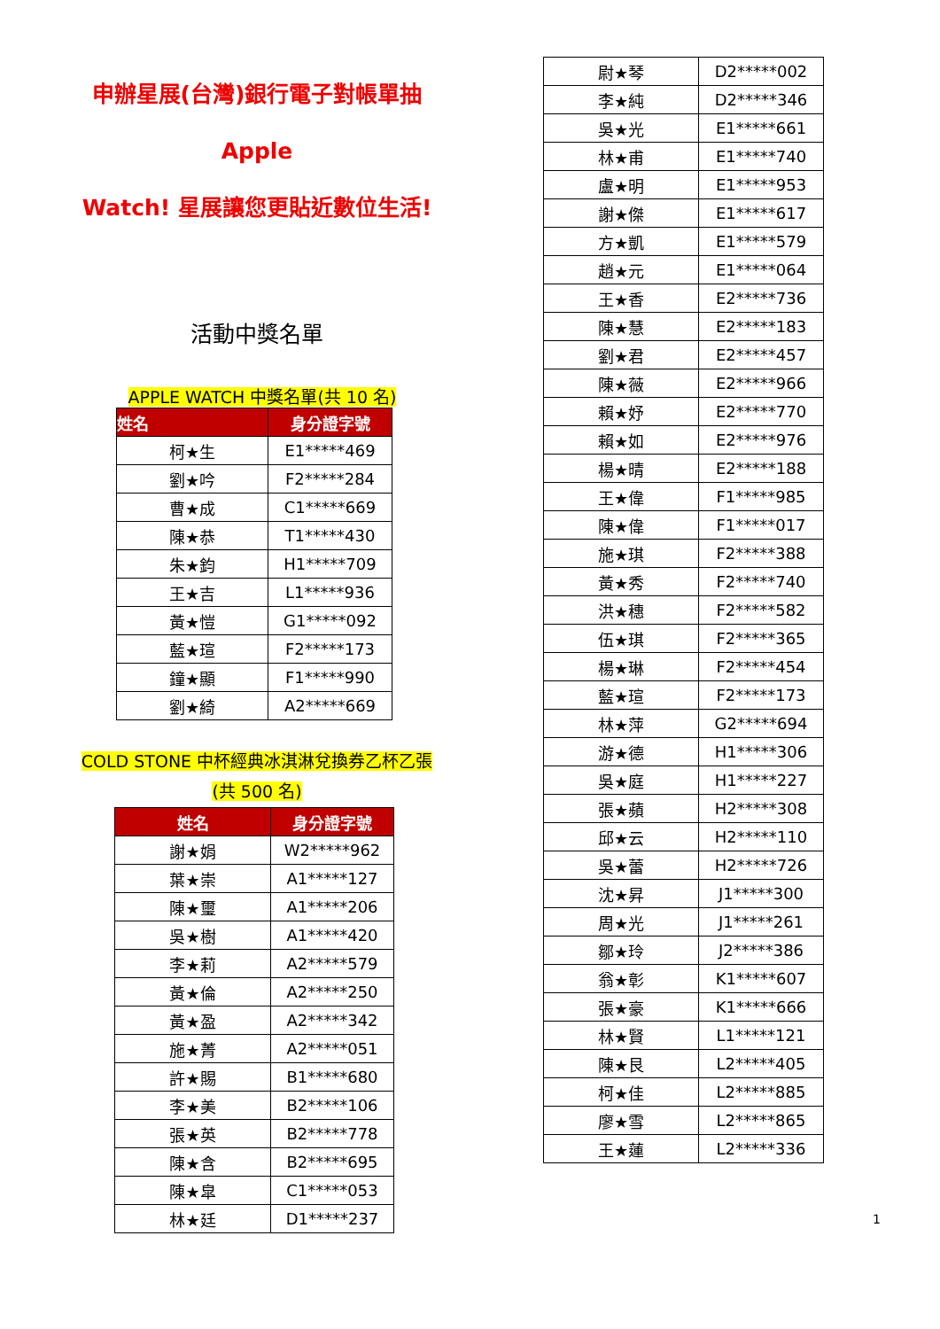申辦星展(台灣)銀行電子對帳單抽 Apple
Watch! 星展讓您更貼近數位生活!
活動中獎名單
APPLE WATCH 中獎名單(共 10 名)
| 姓名 | 身分證字號 |
| --- | --- |
| 柯★生 | E1*****469 |
| 劉★吟 | F2*****284 |
| 曹★成 | C1*****669 |
| 陳★恭 | T1*****430 |
| 朱★鈞 | H1*****709 |
| 王★吉 | L1*****936 |
| 黃★愷 | G1*****092 |
| 藍★瑄 | F2*****173 |
| 鐘★顯 | F1*****990 |
| 劉★綺 | A2*****669 |
COLD STONE 中杯經典冰淇淋兌換券乙杯乙張
(共 500 名)
| 姓名 | 身分證字號 |
| --- | --- |
| 謝★娟 | W2*****962 |
| 葉★崇 | A1*****127 |
| 陳★璽 | A1*****206 |
| 吳★樹 | A1*****420 |
| 李★莉 | A2*****579 |
| 黃★倫 | A2*****250 |
| 黃★盈 | A2*****342 |
| 施★菁 | A2*****051 |
| 許★賜 | B1*****680 |
| 李★美 | B2*****106 |
| 張★英 | B2*****778 |
| 陳★含 | B2*****695 |
| 陳★皐 | C1*****053 |
| 林★廷 | D1*****237 |
| 尉★琴 | D2*****002 |
| 李★純 | D2*****346 |
| 吳★光 | E1*****661 |
| 林★甫 | E1*****740 |
| 盧★明 | E1*****953 |
| 謝★傑 | E1*****617 |
| 方★凱 | E1*****579 |
| 趙★元 | E1*****064 |
| 王★香 | E2*****736 |
| 陳★慧 | E2*****183 |
| 劉★君 | E2*****457 |
| 陳★薇 | E2*****966 |
| 賴★妤 | E2*****770 |
| 賴★如 | E2*****976 |
| 楊★晴 | E2*****188 |
| 王★偉 | F1*****985 |
| 陳★偉 | F1*****017 |
| 施★琪 | F2*****388 |
| 黃★秀 | F2*****740 |
| 洪★穗 | F2*****582 |
| 伍★琪 | F2*****365 |
| 楊★琳 | F2*****454 |
| 藍★瑄 | F2*****173 |
| 林★萍 | G2*****694 |
| 游★德 | H1*****306 |
| 吳★庭 | H1*****227 |
| 張★蘋 | H2*****308 |
| 邱★云 | H2*****110 |
| 吳★蕾 | H2*****726 |
| 沈★昇 | J1*****300 |
| 周★光 | J1*****261 |
| 鄒★玲 | J2*****386 |
| 翁★彰 | K1*****607 |
| 張★豪 | K1*****666 |
| 林★賢 | L1*****121 |
| 陳★艮 | L2*****405 |
| 柯★佳 | L2*****885 |
| 廖★雪 | L2*****865 |
| 王★蓮 | L2*****336 |
1